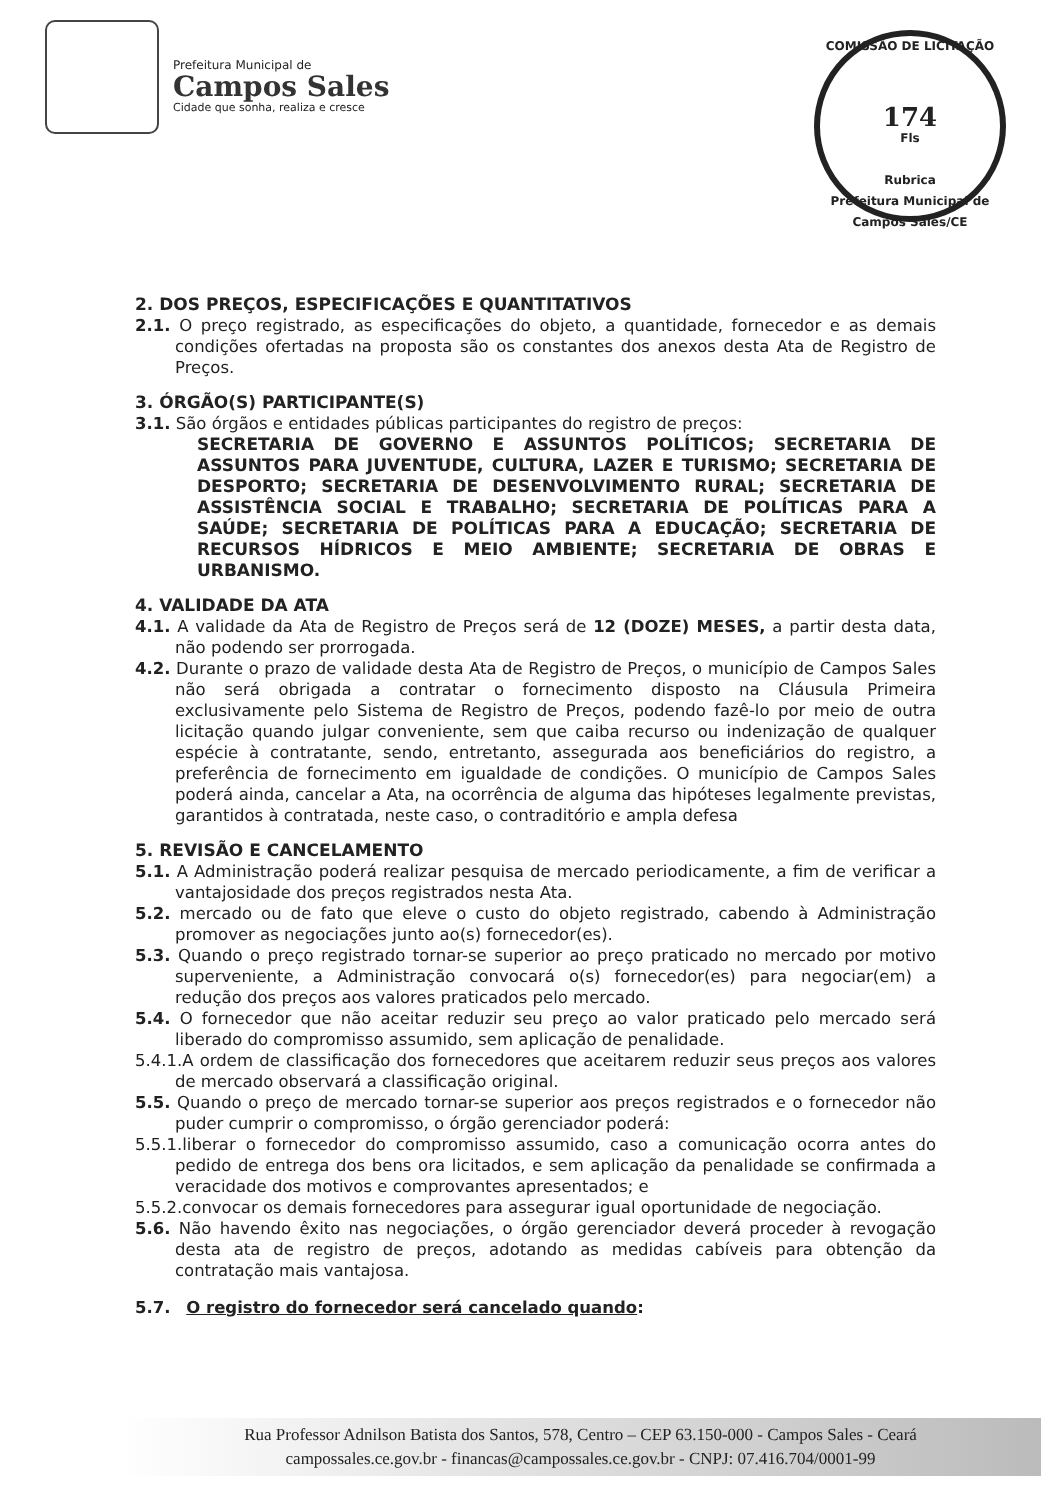Prefeitura Municipal de
Campos Sales
Cidade que sonha, realiza e cresce
COMISSÃO DE LICITAÇÃO
174
Fls
Rubrica
Prefeitura Municipal de Campos Sales/CE
2. DOS PREÇOS, ESPECIFICAÇÕES E QUANTITATIVOS
2.1. O preço registrado, as especificações do objeto, a quantidade, fornecedor e as demais condições ofertadas na proposta são os constantes dos anexos desta Ata de Registro de Preços.
3. ÓRGÃO(S) PARTICIPANTE(S)
3.1. São órgãos e entidades públicas participantes do registro de preços:
SECRETARIA DE GOVERNO E ASSUNTOS POLÍTICOS; SECRETARIA DE ASSUNTOS PARA JUVENTUDE, CULTURA, LAZER E TURISMO; SECRETARIA DE DESPORTO; SECRETARIA DE DESENVOLVIMENTO RURAL; SECRETARIA DE ASSISTÊNCIA SOCIAL E TRABALHO; SECRETARIA DE POLÍTICAS PARA A SAÚDE; SECRETARIA DE POLÍTICAS PARA A EDUCAÇÃO; SECRETARIA DE RECURSOS HÍDRICOS E MEIO AMBIENTE; SECRETARIA DE OBRAS E URBANISMO.
4. VALIDADE DA ATA
4.1. A validade da Ata de Registro de Preços será de 12 (DOZE) MESES, a partir desta data, não podendo ser prorrogada.
4.2. Durante o prazo de validade desta Ata de Registro de Preços, o município de Campos Sales não será obrigada a contratar o fornecimento disposto na Cláusula Primeira exclusivamente pelo Sistema de Registro de Preços, podendo fazê-lo por meio de outra licitação quando julgar conveniente, sem que caiba recurso ou indenização de qualquer espécie à contratante, sendo, entretanto, assegurada aos beneficiários do registro, a preferência de fornecimento em igualdade de condições. O município de Campos Sales poderá ainda, cancelar a Ata, na ocorrência de alguma das hipóteses legalmente previstas, garantidos à contratada, neste caso, o contraditório e ampla defesa
5. REVISÃO E CANCELAMENTO
5.1. A Administração poderá realizar pesquisa de mercado periodicamente, a fim de verificar a vantajosidade dos preços registrados nesta Ata.
5.2. mercado ou de fato que eleve o custo do objeto registrado, cabendo à Administração promover as negociações junto ao(s) fornecedor(es).
5.3. Quando o preço registrado tornar-se superior ao preço praticado no mercado por motivo superveniente, a Administração convocará o(s) fornecedor(es) para negociar(em) a redução dos preços aos valores praticados pelo mercado.
5.4. O fornecedor que não aceitar reduzir seu preço ao valor praticado pelo mercado será liberado do compromisso assumido, sem aplicação de penalidade.
5.4.1.A ordem de classificação dos fornecedores que aceitarem reduzir seus preços aos valores de mercado observará a classificação original.
5.5. Quando o preço de mercado tornar-se superior aos preços registrados e o fornecedor não puder cumprir o compromisso, o órgão gerenciador poderá:
5.5.1.liberar o fornecedor do compromisso assumido, caso a comunicação ocorra antes do pedido de entrega dos bens ora licitados, e sem aplicação da penalidade se confirmada a veracidade dos motivos e comprovantes apresentados; e
5.5.2.convocar os demais fornecedores para assegurar igual oportunidade de negociação.
5.6. Não havendo êxito nas negociações, o órgão gerenciador deverá proceder à revogação desta ata de registro de preços, adotando as medidas cabíveis para obtenção da contratação mais vantajosa.
5.7. O registro do fornecedor será cancelado quando:
Rua Professor Adnilson Batista dos Santos, 578, Centro – CEP 63.150-000 - Campos Sales - Ceará
campossales.ce.gov.br - financas@campossales.ce.gov.br - CNPJ: 07.416.704/0001-99